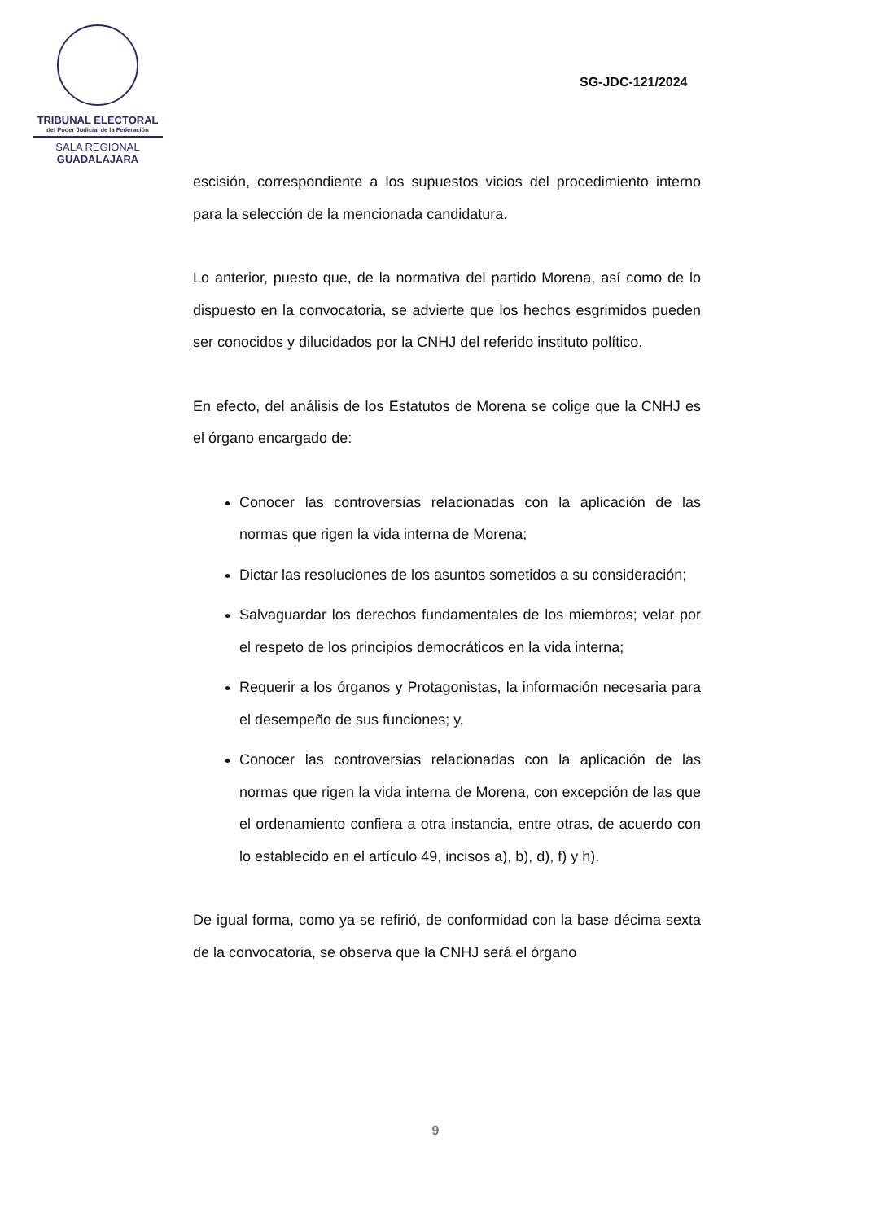TRIBUNAL ELECTORAL
del Poder Judicial de la Federación
SALA REGIONAL
GUADALAJARA
SG-JDC-121/2024
escisión, correspondiente a los supuestos vicios del procedimiento interno para la selección de la mencionada candidatura.
Lo anterior, puesto que, de la normativa del partido Morena, así como de lo dispuesto en la convocatoria, se advierte que los hechos esgrimidos pueden ser conocidos y dilucidados por la CNHJ del referido instituto político.
En efecto, del análisis de los Estatutos de Morena se colige que la CNHJ es el órgano encargado de:
Conocer las controversias relacionadas con la aplicación de las normas que rigen la vida interna de Morena;
Dictar las resoluciones de los asuntos sometidos a su consideración;
Salvaguardar los derechos fundamentales de los miembros; velar por el respeto de los principios democráticos en la vida interna;
Requerir a los órganos y Protagonistas, la información necesaria para el desempeño de sus funciones; y,
Conocer las controversias relacionadas con la aplicación de las normas que rigen la vida interna de Morena, con excepción de las que el ordenamiento confiera a otra instancia, entre otras, de acuerdo con lo establecido en el artículo 49, incisos a), b), d), f) y h).
De igual forma, como ya se refirió, de conformidad con la base décima sexta de la convocatoria, se observa que la CNHJ será el órgano
9